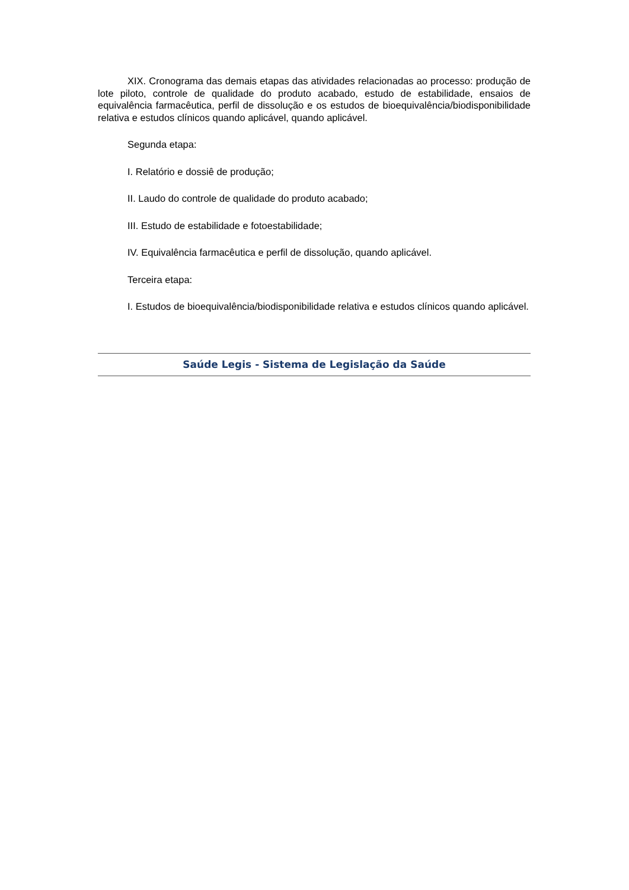XIX. Cronograma das demais etapas das atividades relacionadas ao processo: produção de lote piloto, controle de qualidade do produto acabado, estudo de estabilidade, ensaios de equivalência farmacêutica, perfil de dissolução e os estudos de bioequivalência/biodisponibilidade relativa e estudos clínicos quando aplicável, quando aplicável.
Segunda etapa:
I. Relatório e dossiê de produção;
II. Laudo do controle de qualidade do produto acabado;
III. Estudo de estabilidade e fotoestabilidade;
IV. Equivalência farmacêutica e perfil de dissolução, quando aplicável.
Terceira etapa:
I. Estudos de bioequivalência/biodisponibilidade relativa e estudos clínicos quando aplicável.
Saúde Legis - Sistema de Legislação da Saúde